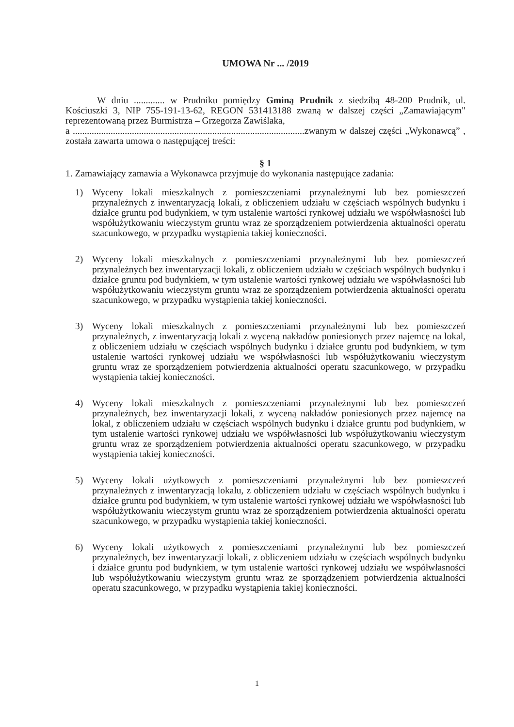UMOWA Nr ... /2019
W dniu ............. w Prudniku pomiędzy Gminą Prudnik z siedzibą 48-200 Prudnik, ul. Kościuszki 3, NIP 755-191-13-62, REGON 531413188 zwaną w dalszej części „Zamawiającym" reprezentowaną przez Burmistrza – Grzegorza Zawiślaka,
a ..................................................................................................zwanym w dalszej części „Wykonawcą” , została zawarta umowa o następującej treści:
§ 1
1. Zamawiający zamawia a Wykonawca przyjmuje do wykonania następujące zadania:
1) Wyceny lokali mieszkalnych z pomieszczeniami przynależnymi lub bez pomieszczeń przynależnych z inwentaryzacją lokali, z obliczeniem udziału w częściach wspólnych budynku i działce gruntu pod budynkiem, w tym ustalenie wartości rynkowej udziału we współwłasności lub współużytkowaniu wieczystym gruntu wraz ze sporządzeniem potwierdzenia aktualności operatu szacunkowego, w przypadku wystąpienia takiej konieczności.
2) Wyceny lokali mieszkalnych z pomieszczeniami przynależnymi lub bez pomieszczeń przynależnych bez inwentaryzacji lokali, z obliczeniem udziału w częściach wspólnych budynku i działce gruntu pod budynkiem, w tym ustalenie wartości rynkowej udziału we współwłasności lub współużytkowaniu wieczystym gruntu wraz ze sporządzeniem potwierdzenia aktualności operatu szacunkowego, w przypadku wystąpienia takiej konieczności.
3) Wyceny lokali mieszkalnych z pomieszczeniami przynależnymi lub bez pomieszczeń przynależnych, z inwentaryzacją lokali z wyceną nakładów poniesionych przez najemcę na lokal, z obliczeniem udziału w częściach wspólnych budynku i działce gruntu pod budynkiem, w tym ustalenie wartości rynkowej udziału we współwłasności lub współużytkowaniu wieczystym gruntu wraz ze sporządzeniem potwierdzenia aktualności operatu szacunkowego, w przypadku wystąpienia takiej konieczności.
4) Wyceny lokali mieszkalnych z pomieszczeniami przynależnymi lub bez pomieszczeń przynależnych, bez inwentaryzacji lokali, z wyceną nakładów poniesionych przez najemcę na lokal, z obliczeniem udziału w częściach wspólnych budynku i działce gruntu pod budynkiem, w tym ustalenie wartości rynkowej udziału we współwłasności lub współużytkowaniu wieczystym gruntu wraz ze sporządzeniem potwierdzenia aktualności operatu szacunkowego, w przypadku wystąpienia takiej konieczności.
5) Wyceny lokali użytkowych z pomieszczeniami przynależnymi lub bez pomieszczeń przynależnych z inwentaryzacją lokalu, z obliczeniem udziału w częściach wspólnych budynku i działce gruntu pod budynkiem, w tym ustalenie wartości rynkowej udziału we współwłasności lub współużytkowaniu wieczystym gruntu wraz ze sporządzeniem potwierdzenia aktualności operatu szacunkowego, w przypadku wystąpienia takiej konieczności.
6) Wyceny lokali użytkowych z pomieszczeniami przynależnymi lub bez pomieszczeń przynależnych, bez inwentaryzacji lokali, z obliczeniem udziału w częściach wspólnych budynku i działce gruntu pod budynkiem, w tym ustalenie wartości rynkowej udziału we współwłasności lub współużytkowaniu wieczystym gruntu wraz ze sporządzeniem potwierdzenia aktualności operatu szacunkowego, w przypadku wystąpienia takiej konieczności.
1